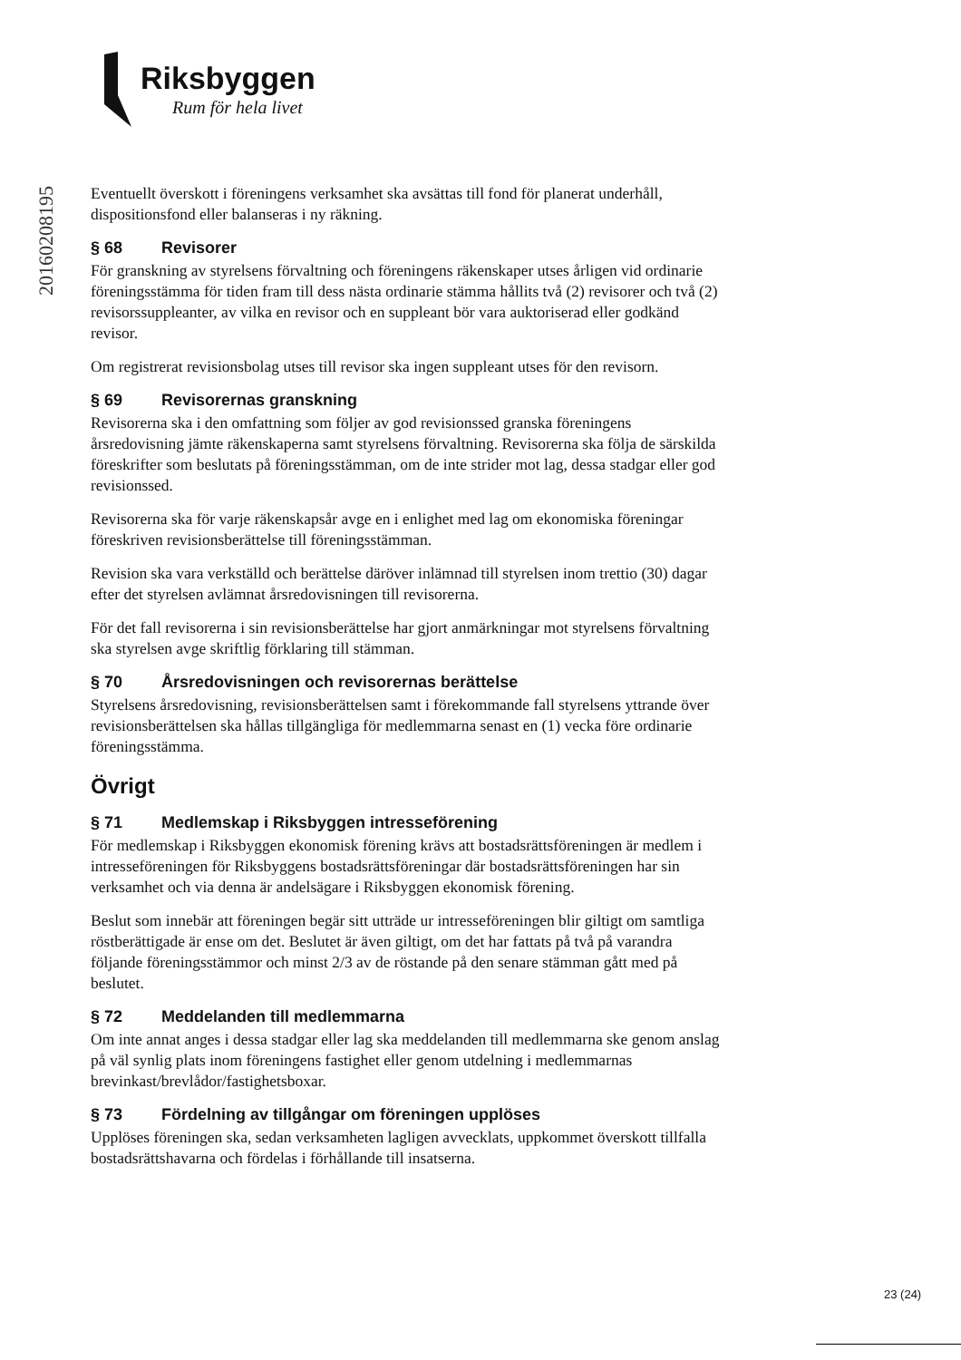Riksbyggen
Rum för hela livet
20160208195
Eventuellt överskott i föreningens verksamhet ska avsättas till fond för planerat underhåll, dispositionsfond eller balanseras i ny räkning.
§ 68 Revisorer
För granskning av styrelsens förvaltning och föreningens räkenskaper utses årligen vid ordinarie föreningsstämma för tiden fram till dess nästa ordinarie stämma hållits två (2) revisorer och två (2) revisorssuppleanter, av vilka en revisor och en suppleant bör vara auktoriserad eller godkänd revisor.
Om registrerat revisionsbolag utses till revisor ska ingen suppleant utses för den revisorn.
§ 69 Revisorernas granskning
Revisorerna ska i den omfattning som följer av god revisionssed granska föreningens årsredovisning jämte räkenskaperna samt styrelsens förvaltning. Revisorerna ska följa de särskilda föreskrifter som beslutats på föreningsstämman, om de inte strider mot lag, dessa stadgar eller god revisionssed.
Revisorerna ska för varje räkenskapsår avge en i enlighet med lag om ekonomiska föreningar föreskriven revisionsberättelse till föreningsstämman.
Revision ska vara verkställd och berättelse däröver inlämnad till styrelsen inom trettio (30) dagar efter det styrelsen avlämnat årsredovisningen till revisorerna.
För det fall revisorerna i sin revisionsberättelse har gjort anmärkningar mot styrelsens förvaltning ska styrelsen avge skriftlig förklaring till stämman.
§ 70 Årsredovisningen och revisorernas berättelse
Styrelsens årsredovisning, revisionsberättelsen samt i förekommande fall styrelsens yttrande över revisionsberättelsen ska hållas tillgängliga för medlemmarna senast en (1) vecka före ordinarie föreningsstämma.
Övrigt
§ 71 Medlemskap i Riksbyggen intresseförening
För medlemskap i Riksbyggen ekonomisk förening krävs att bostadsrättsföreningen är medlem i intresseföreningen för Riksbyggens bostadsrättsföreningar där bostadsrättsföreningen har sin verksamhet och via denna är andelsägare i Riksbyggen ekonomisk förening.
Beslut som innebär att föreningen begär sitt utträde ur intresseföreningen blir giltigt om samtliga röstberättigade är ense om det. Beslutet är även giltigt, om det har fattats på två på varandra följande föreningsstämmor och minst 2/3 av de röstande på den senare stämman gått med på beslutet.
§ 72 Meddelanden till medlemmarna
Om inte annat anges i dessa stadgar eller lag ska meddelanden till medlemmarna ske genom anslag på väl synlig plats inom föreningens fastighet eller genom utdelning i medlemmarnas brevinkast/brevlådor/fastighetsboxar.
§ 73 Fördelning av tillgångar om föreningen upplöses
Upplöses föreningen ska, sedan verksamheten lagligen avvecklats, uppkommet överskott tillfalla bostadsrättshavarna och fördelas i förhållande till insatserna.
23 (24)